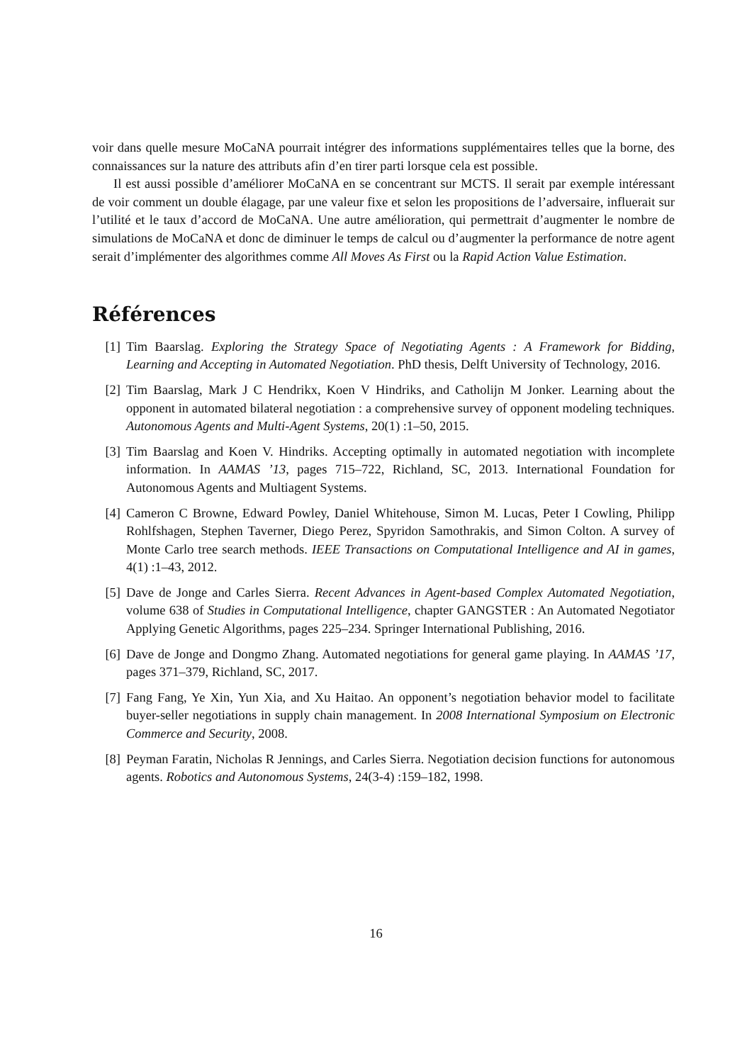voir dans quelle mesure MoCaNA pourrait intégrer des informations supplémentaires telles que la borne, des connaissances sur la nature des attributs afin d’en tirer parti lorsque cela est possible.
Il est aussi possible d’améliorer MoCaNA en se concentrant sur MCTS. Il serait par exemple intéressant de voir comment un double élagage, par une valeur fixe et selon les propositions de l’adversaire, influerait sur l’utilité et le taux d’accord de MoCaNA. Une autre amélioration, qui permettrait d’augmenter le nombre de simulations de MoCaNA et donc de diminuer le temps de calcul ou d’augmenter la performance de notre agent serait d’implémenter des algorithmes comme All Moves As First ou la Rapid Action Value Estimation.
Références
[1] Tim Baarslag. Exploring the Strategy Space of Negotiating Agents : A Framework for Bidding, Learning and Accepting in Automated Negotiation. PhD thesis, Delft University of Technology, 2016.
[2] Tim Baarslag, Mark J C Hendrikx, Koen V Hindriks, and Catholijn M Jonker. Learning about the opponent in automated bilateral negotiation : a comprehensive survey of opponent modeling techniques. Autonomous Agents and Multi-Agent Systems, 20(1) :1–50, 2015.
[3] Tim Baarslag and Koen V. Hindriks. Accepting optimally in automated negotiation with incomplete information. In AAMAS ’13, pages 715–722, Richland, SC, 2013. International Foundation for Autonomous Agents and Multiagent Systems.
[4] Cameron C Browne, Edward Powley, Daniel Whitehouse, Simon M. Lucas, Peter I Cowling, Philipp Rohlfshagen, Stephen Taverner, Diego Perez, Spyridon Samothrakis, and Simon Colton. A survey of Monte Carlo tree search methods. IEEE Transactions on Computational Intelligence and AI in games, 4(1) :1–43, 2012.
[5] Dave de Jonge and Carles Sierra. Recent Advances in Agent-based Complex Automated Negotiation, volume 638 of Studies in Computational Intelligence, chapter GANGSTER : An Automated Negotiator Applying Genetic Algorithms, pages 225–234. Springer International Publishing, 2016.
[6] Dave de Jonge and Dongmo Zhang. Automated negotiations for general game playing. In AAMAS ’17, pages 371–379, Richland, SC, 2017.
[7] Fang Fang, Ye Xin, Yun Xia, and Xu Haitao. An opponent’s negotiation behavior model to facilitate buyer-seller negotiations in supply chain management. In 2008 International Symposium on Electronic Commerce and Security, 2008.
[8] Peyman Faratin, Nicholas R Jennings, and Carles Sierra. Negotiation decision functions for autonomous agents. Robotics and Autonomous Systems, 24(3-4) :159–182, 1998.
16